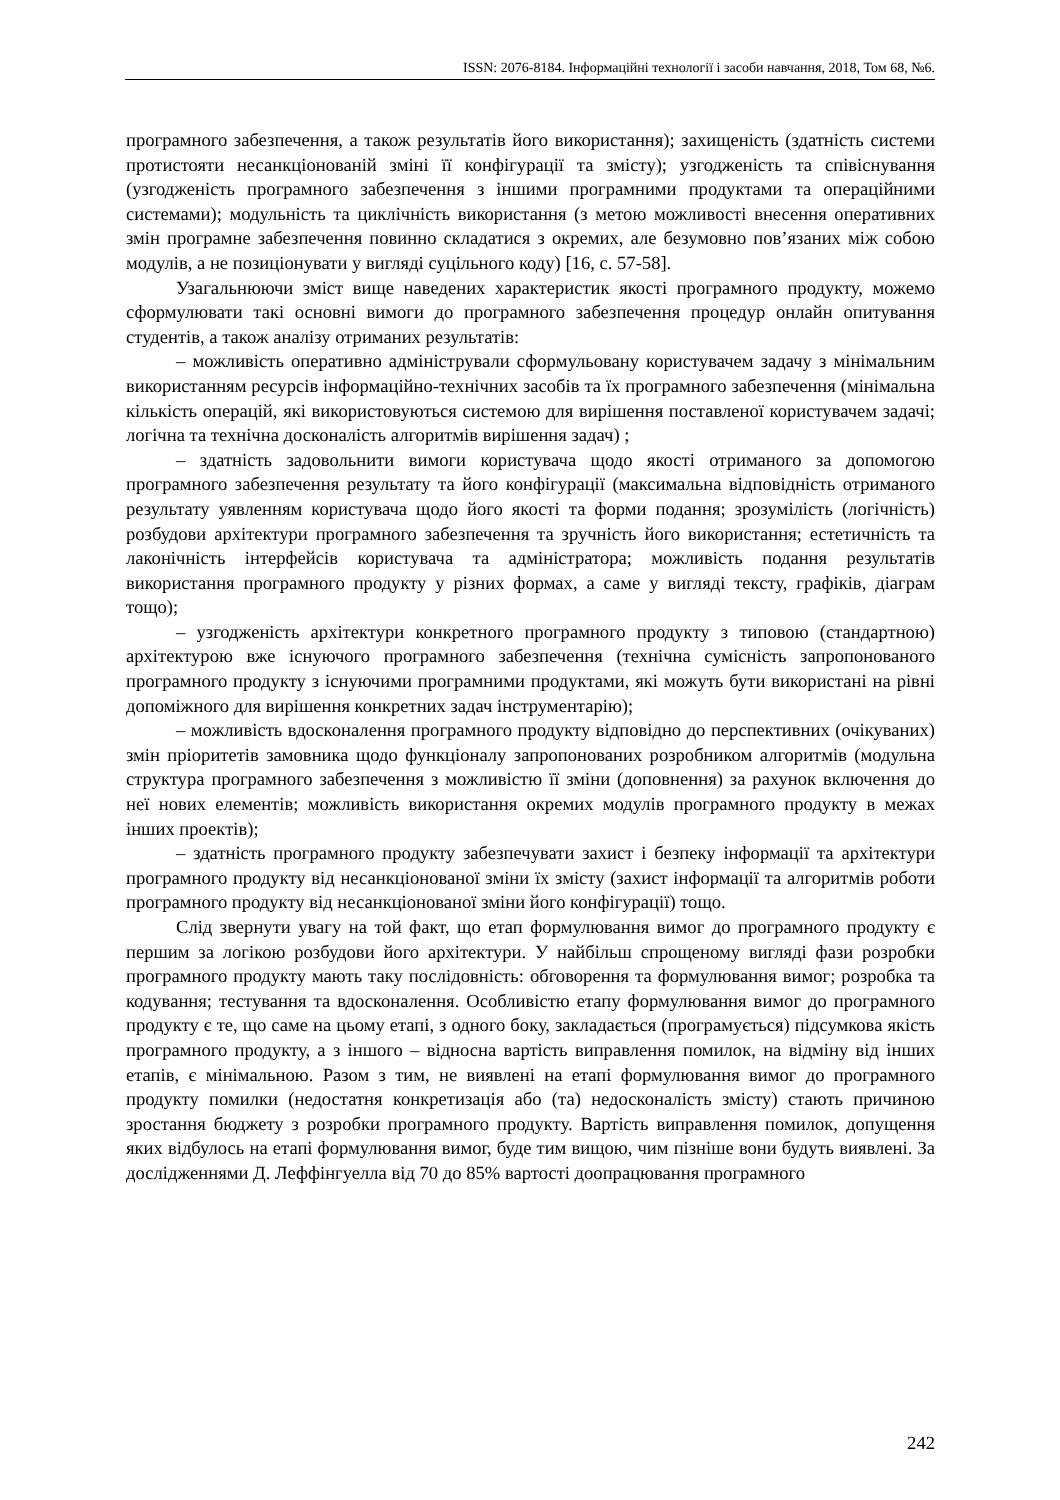ISSN: 2076-8184. Інформаційні технології і засоби навчання, 2018, Том 68, №6.
програмного забезпечення, а також результатів його використання); захищеність (здатність системи протистояти несанкціонованій зміні її конфігурації та змісту); узгодженість та співіснування (узгодженість програмного забезпечення з іншими програмними продуктами та операційними системами); модульність та циклічність використання (з метою можливості внесення оперативних змін програмне забезпечення повинно складатися з окремих, але безумовно пов’язаних між собою модулів, а не позиціонувати у вигляді суцільного коду) [16, с. 57-58].
Узагальнюючи зміст вище наведених характеристик якості програмного продукту, можемо сформулювати такі основні вимоги до програмного забезпечення процедур онлайн опитування студентів, а також аналізу отриманих результатів:
– можливість оперативно адміністрували сформульовану користувачем задачу з мінімальним використанням ресурсів інформаційно-технічних засобів та їх програмного забезпечення (мінімальна кількість операцій, які використовуються системою для вирішення поставленої користувачем задачі; логічна та технічна досконаліcть алгоритмів вирішення задач) ;
– здатність задовольнити вимоги користувача щодо якості отриманого за допомогою програмного забезпечення результату та його конфігурації (максимальна відповідність отриманого результату уявленням користувача щодо його якості та форми подання; зрозумілість (логічність) розбудови архітектури програмного забезпечення та зручність його використання; естетичність та лаконічність інтерфейсів користувача та адміністратора; можливість подання результатів використання програмного продукту у різних формах, а саме у вигляді тексту, графіків, діаграм тощо);
– узгодженість архітектури конкретного програмного продукту з типовою (стандартною) архітектурою вже існуючого програмного забезпечення (технічна сумісність запропонованого програмного продукту з існуючими програмними продуктами, які можуть бути використані на рівні допоміжного для вирішення конкретних задач інструментарію);
– можливість вдосконалення програмного продукту відповідно до перспективних (очікуваних) змін пріоритетів замовника щодо функціоналу запропонованих розробником алгоритмів (модульна структура програмного забезпечення з можливістю її зміни (доповнення) за рахунок включення до неї нових елементів; можливість використання окремих модулів програмного продукту в межах інших проектів);
– здатність програмного продукту забезпечувати захист і безпеку інформації та архітектури програмного продукту від несанкціонованої зміни їх змісту (захист інформації та алгоритмів роботи програмного продукту від несанкціонованої зміни його конфігурації) тощо.
Слід звернути увагу на той факт, що етап формулювання вимог до програмного продукту є першим за логікою розбудови його архітектури. У найбільш спрощеному вигляді фази розробки програмного продукту мають таку послідовність: обговорення та формулювання вимог; розробка та кодування; тестування та вдосконалення. Особливістю етапу формулювання вимог до програмного продукту є те, що саме на цьому етапі, з одного боку, закладається (програмується) підсумкова якість програмного продукту, а з іншого – відносна вартість виправлення помилок, на відміну від інших етапів, є мінімальною. Разом з тим, не виявлені на етапі формулювання вимог до програмного продукту помилки (недостатня конкретизація або (та) недосконалість змісту) стають причиною зростання бюджету з розробки програмного продукту. Вартість виправлення помилок, допущення яких відбулось на етапі формулювання вимог, буде тим вищою, чим пізніше вони будуть виявлені. За дослідженнями Д. Леффінгуелла від 70 до 85% вартості доопрацювання програмного
242